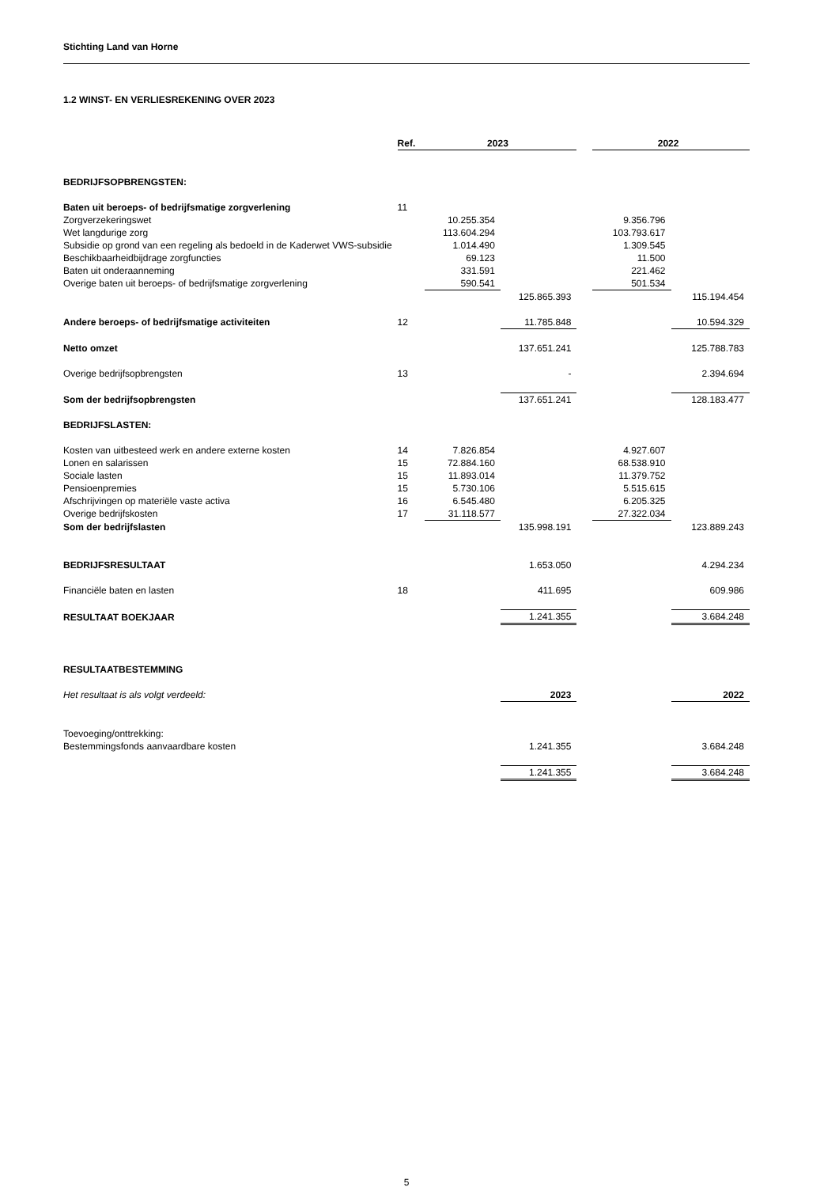Stichting Land van Horne
1.2 WINST- EN VERLIESREKENING OVER 2023
| | Ref. | 2023 | | | 2022 | |
| --- | --- | --- | --- | --- | --- | --- |
| BEDRIJFSOPBRENGSTEN: | | | | | | |
| Baten uit beroeps- of bedrijfsmatige zorgverlening | 11 | | | | | |
| Zorgverzekeringswet | | 10.255.354 | | | 9.356.796 | |
| Wet langdurige zorg | | 113.604.294 | | | 103.793.617 | |
| Subsidie op grond van een regeling als bedoeld in de Kaderwet VWS-subsidie | | 1.014.490 | | | 1.309.545 | |
| Beschikbaarheidbijdrage zorgfuncties | | 69.123 | | | 11.500 | |
| Baten uit onderaanneming | | 331.591 | | | 221.462 | |
| Overige baten uit beroeps- of bedrijfsmatige zorgverlening | | 590.541 | | | 501.534 | |
| | | | 125.865.393 | | | 115.194.454 |
| Andere beroeps- of bedrijfsmatige activiteiten | 12 | | 11.785.848 | | | 10.594.329 |
| Netto omzet | | | 137.651.241 | | | 125.788.783 |
| Overige bedrijfsopbrengsten | 13 | | - | | | 2.394.694 |
| Som der bedrijfsopbrengsten | | | 137.651.241 | | | 128.183.477 |
| BEDRIJFSLASTEN: | | | | | | |
| Kosten van uitbesteed werk en andere externe kosten | 14 | 7.826.854 | | | 4.927.607 | |
| Lonen en salarissen | 15 | 72.884.160 | | | 68.538.910 | |
| Sociale lasten | 15 | 11.893.014 | | | 11.379.752 | |
| Pensioenpremies | 15 | 5.730.106 | | | 5.515.615 | |
| Afschrijvingen op materiële vaste activa | 16 | 6.545.480 | | | 6.205.325 | |
| Overige bedrijfskosten | 17 | 31.118.577 | | | 27.322.034 | |
| Som der bedrijfslasten | | | 135.998.191 | | | 123.889.243 |
| BEDRIJFSRESULTAAT | | | 1.653.050 | | | 4.294.234 |
| Financiële baten en lasten | 18 | | 411.695 | | | 609.986 |
| RESULTAAT BOEKJAAR | | | 1.241.355 | | | 3.684.248 |
| RESULTAATBESTEMMING | | | | | | |
| Het resultaat is als volgt verdeeld: | | | 2023 | | | 2022 |
| Toevoeging/onttrekking: | | | | | | |
| Bestemmingsfonds aanvaardbare kosten | | | 1.241.355 | | | 3.684.248 |
| | | | 1.241.355 | | | 3.684.248 |
5